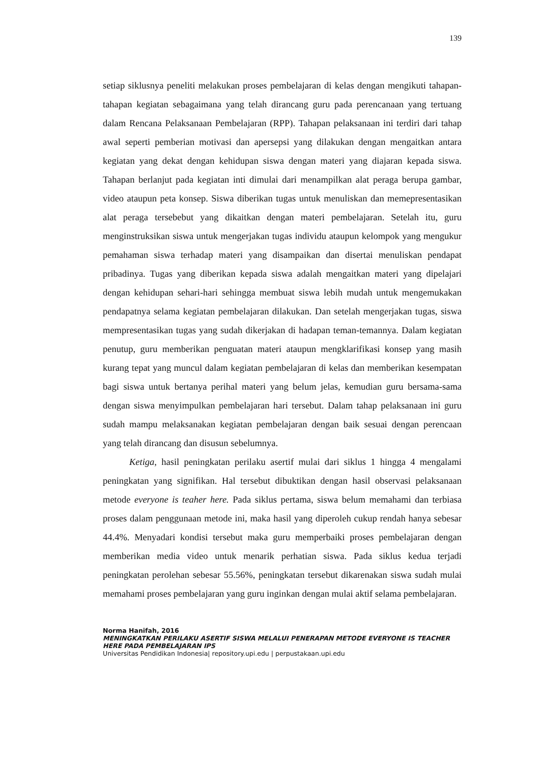139
setiap siklusnya peneliti melakukan proses pembelajaran di kelas dengan mengikuti tahapan-tahapan kegiatan sebagaimana yang telah dirancang guru pada perencanaan yang tertuang dalam Rencana Pelaksanaan Pembelajaran (RPP). Tahapan pelaksanaan ini terdiri dari tahap awal seperti pemberian motivasi dan apersepsi yang dilakukan dengan mengaitkan antara kegiatan yang dekat dengan kehidupan siswa dengan materi yang diajaran kepada siswa. Tahapan berlanjut pada kegiatan inti dimulai dari menampilkan alat peraga berupa gambar, video ataupun peta konsep. Siswa diberikan tugas untuk menuliskan dan memepresentasikan alat peraga tersebebut yang dikaitkan dengan materi pembelajaran. Setelah itu, guru menginstruksikan siswa untuk mengerjakan tugas individu ataupun kelompok yang mengukur pemahaman siswa terhadap materi yang disampaikan dan disertai menuliskan pendapat pribadinya. Tugas yang diberikan kepada siswa adalah mengaitkan materi yang dipelajari dengan kehidupan sehari-hari sehingga membuat siswa lebih mudah untuk mengemukakan pendapatnya selama kegiatan pembelajaran dilakukan. Dan setelah mengerjakan tugas, siswa mempresentasikan tugas yang sudah dikerjakan di hadapan teman-temannya. Dalam kegiatan penutup, guru memberikan penguatan materi ataupun mengklarifikasi konsep yang masih kurang tepat yang muncul dalam kegiatan pembelajaran di kelas dan memberikan kesempatan bagi siswa untuk bertanya perihal materi yang belum jelas, kemudian guru bersama-sama dengan siswa menyimpulkan pembelajaran hari tersebut. Dalam tahap pelaksanaan ini guru sudah mampu melaksanakan kegiatan pembelajaran dengan baik sesuai dengan perencaan yang telah dirancang dan disusun sebelumnya.
Ketiga, hasil peningkatan perilaku asertif mulai dari siklus 1 hingga 4 mengalami peningkatan yang signifikan. Hal tersebut dibuktikan dengan hasil observasi pelaksanaan metode everyone is teaher here. Pada siklus pertama, siswa belum memahami dan terbiasa proses dalam penggunaan metode ini, maka hasil yang diperoleh cukup rendah hanya sebesar 44.4%. Menyadari kondisi tersebut maka guru memperbaiki proses pembelajaran dengan memberikan media video untuk menarik perhatian siswa. Pada siklus kedua terjadi peningkatan perolehan sebesar 55.56%, peningkatan tersebut dikarenakan siswa sudah mulai memahami proses pembelajaran yang guru inginkan dengan mulai aktif selama pembelajaran.
Norma Hanifah, 2016
MENINGKATKAN PERILAKU ASERTIF SISWA MELALUI PENERAPAN METODE EVERYONE IS TEACHER HERE PADA PEMBELAJARAN IPS
Universitas Pendidikan Indonesia| repository.upi.edu | perpustakaan.upi.edu